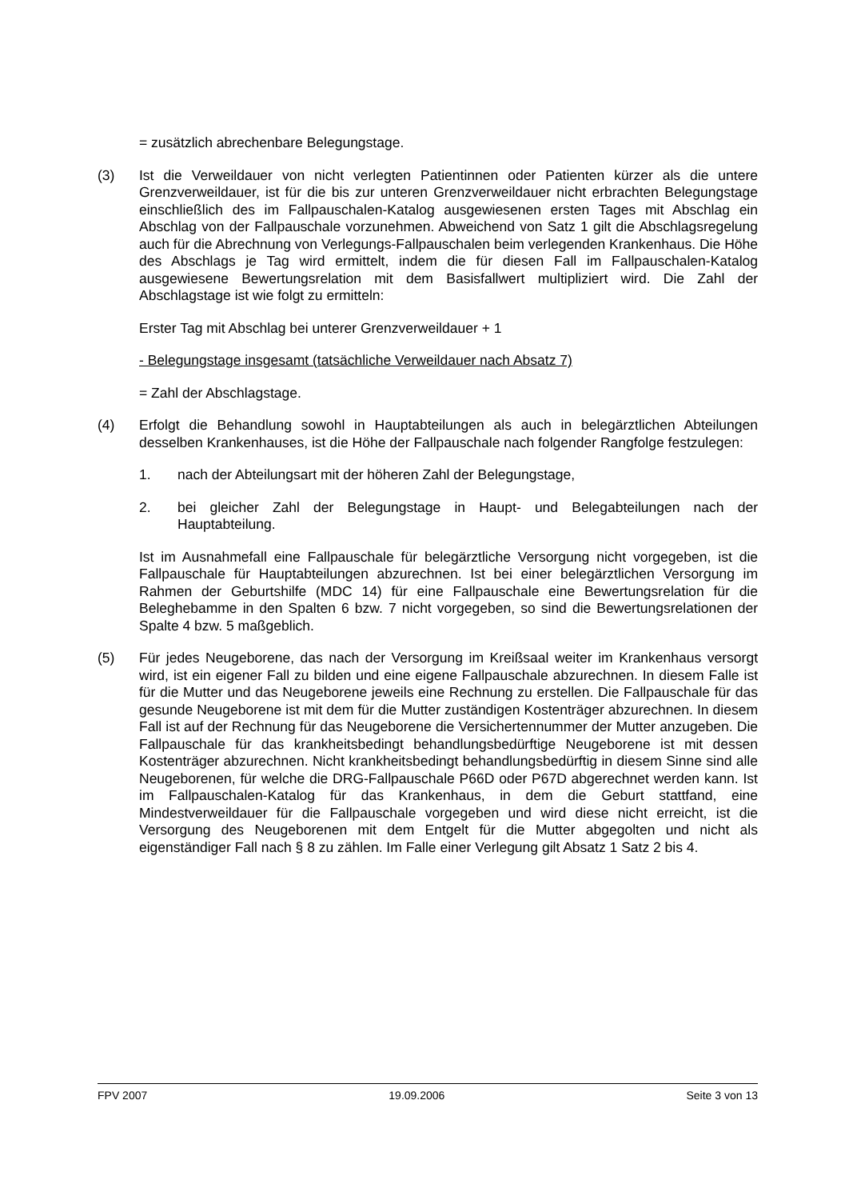= zusätzlich abrechenbare Belegungstage.
(3) Ist die Verweildauer von nicht verlegten Patientinnen oder Patienten kürzer als die untere Grenzverweildauer, ist für die bis zur unteren Grenzverweildauer nicht erbrachten Belegungstage einschließlich des im Fallpauschalen-Katalog ausgewiesenen ersten Tages mit Abschlag ein Abschlag von der Fallpauschale vorzunehmen. Abweichend von Satz 1 gilt die Abschlagsregelung auch für die Abrechnung von Verlegungs-Fallpauschalen beim verlegenden Krankenhaus. Die Höhe des Abschlags je Tag wird ermittelt, indem die für diesen Fall im Fallpauschalen-Katalog ausgewiesene Bewertungsrelation mit dem Basisfallwert multipliziert wird. Die Zahl der Abschlagstage ist wie folgt zu ermitteln:
Erster Tag mit Abschlag bei unterer Grenzverweildauer + 1
- Belegungstage insgesamt (tatsächliche Verweildauer nach Absatz 7)
= Zahl der Abschlagstage.
(4) Erfolgt die Behandlung sowohl in Hauptabteilungen als auch in belegärztlichen Abteilungen desselben Krankenhauses, ist die Höhe der Fallpauschale nach folgender Rangfolge festzulegen:
1. nach der Abteilungsart mit der höheren Zahl der Belegungstage,
2. bei gleicher Zahl der Belegungstage in Haupt- und Belegabteilungen nach der Hauptabteilung.
Ist im Ausnahmefall eine Fallpauschale für belegärztliche Versorgung nicht vorgegeben, ist die Fallpauschale für Hauptabteilungen abzurechnen. Ist bei einer belegärztlichen Versorgung im Rahmen der Geburtshilfe (MDC 14) für eine Fallpauschale eine Bewertungsrelation für die Beleghebamme in den Spalten 6 bzw. 7 nicht vorgegeben, so sind die Bewertungsrelationen der Spalte 4 bzw. 5 maßgeblich.
(5) Für jedes Neugeborene, das nach der Versorgung im Kreißsaal weiter im Krankenhaus versorgt wird, ist ein eigener Fall zu bilden und eine eigene Fallpauschale abzurechnen. In diesem Falle ist für die Mutter und das Neugeborene jeweils eine Rechnung zu erstellen. Die Fallpauschale für das gesunde Neugeborene ist mit dem für die Mutter zuständigen Kostenträger abzurechnen. In diesem Fall ist auf der Rechnung für das Neugeborene die Versichertennummer der Mutter anzugeben. Die Fallpauschale für das krankheitsbedingt behandlungsbedürftige Neugeborene ist mit dessen Kostenträger abzurechnen. Nicht krankheitsbedingt behandlungsbedürftig in diesem Sinne sind alle Neugeborenen, für welche die DRG-Fallpauschale P66D oder P67D abgerechnet werden kann. Ist im Fallpauschalen-Katalog für das Krankenhaus, in dem die Geburt stattfand, eine Mindestverweildauer für die Fallpauschale vorgegeben und wird diese nicht erreicht, ist die Versorgung des Neugeborenen mit dem Entgelt für die Mutter abgegolten und nicht als eigenständiger Fall nach § 8 zu zählen. Im Falle einer Verlegung gilt Absatz 1 Satz 2 bis 4.
FPV 2007 19.09.2006 Seite 3 von 13